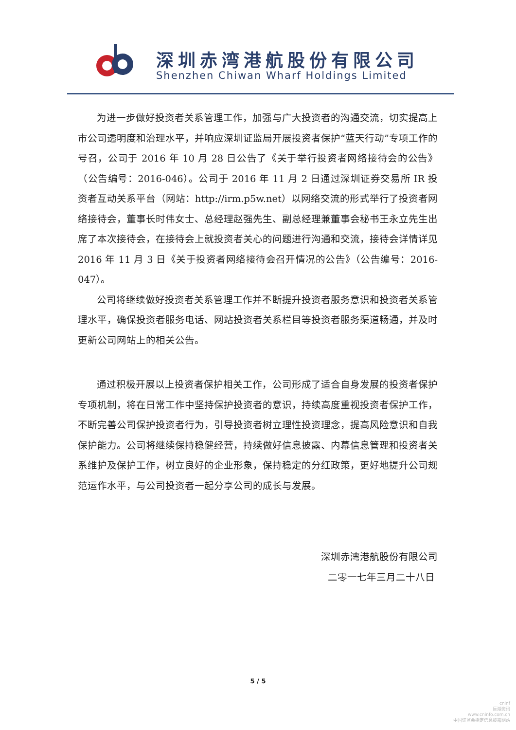深圳赤湾港航股份有限公司
Shenzhen Chiwan Wharf Holdings Limited
为进一步做好投资者关系管理工作，加强与广大投资者的沟通交流，切实提高上市公司透明度和治理水平，并响应深圳证监局开展投资者保护“蓝天行动”专项工作的号召，公司于 2016 年 10 月 28 日公告了《关于举行投资者网络接待会的公告》（公告编号：2016-046）。公司于 2016 年 11 月 2 日通过深圳证券交易所 IR 投资者互动关系平台（网站：http://irm.p5w.net）以网络交流的形式举行了投资者网络接待会，董事长时伟女士、总经理赵强先生、副总经理兼董事会秘书王永立先生出席了本次接待会，在接待会上就投资者关心的问题进行沟通和交流，接待会详情详见 2016 年 11 月 3 日《关于投资者网络接待会召开情况的公告》（公告编号：2016-047）。
公司将继续做好投资者关系管理工作并不断提升投资者服务意识和投资者关系管理水平，确保投资者服务电话、网站投资者关系栏目等投资者服务渠道畅通，并及时更新公司网站上的相关公告。
通过积极开展以上投资者保护相关工作，公司形成了适合自身发展的投资者保护专项机制，将在日常工作中坚持保护投资者的意识，持续高度重视投资者保护工作，不断完善公司保护投资者行为，引导投资者树立理性投资理念，提高风险意识和自我保护能力。公司将继续保持稳健经营，持续做好信息披露、内幕信息管理和投资者关系维护及保护工作，树立良好的企业形象，保持稳定的分红政策，更好地提升公司规范运作水平，与公司投资者一起分享公司的成长与发展。
深圳赤湾港航股份有限公司
二零一七年三月二十八日
5 / 5
cninf
巨潮资讯
www.cninfo.com.cn
中国证监会指定信息披露网站